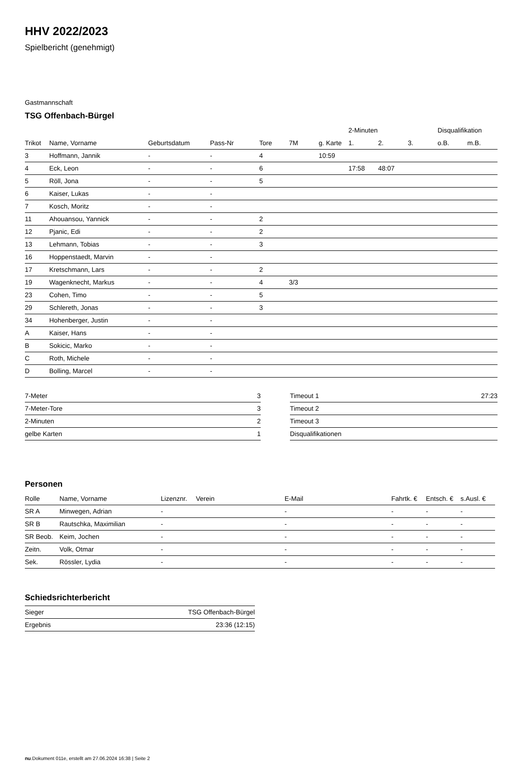HHV 2022/2023
Spielbericht (genehmigt)
Gastmannschaft
TSG Offenbach-Bürgel
| | | | | | | | 2-Minuten | | | Disqualifikation | |
| --- | --- | --- | --- | --- | --- | --- | --- | --- | --- | --- | --- |
| Trikot | Name, Vorname | Geburtsdatum | Pass-Nr | Tore | 7M | g. Karte | 1. | 2. | 3. | o.B. | m.B. |
| 3 | Hoffmann, Jannik | - | - | 4 | | 10:59 | | | | | |
| 4 | Eck, Leon | - | - | 6 | | | 17:58 | 48:07 | | | |
| 5 | Röll, Jona | - | - | 5 | | | | | | | |
| 6 | Kaiser, Lukas | - | - | | | | | | | | |
| 7 | Kosch, Moritz | - | - | | | | | | | | |
| 11 | Ahouansou, Yannick | - | - | 2 | | | | | | | |
| 12 | Pjanic, Edi | - | - | 2 | | | | | | | |
| 13 | Lehmann, Tobias | - | - | 3 | | | | | | | |
| 16 | Hoppenstaedt, Marvin | - | - | | | | | | | | |
| 17 | Kretschmann, Lars | - | - | 2 | | | | | | | |
| 19 | Wagenknecht, Markus | - | - | 4 | 3/3 | | | | | | |
| 23 | Cohen, Timo | - | - | 5 | | | | | | | |
| 29 | Schlereth, Jonas | - | - | 3 | | | | | | | |
| 34 | Hohenberger, Justin | - | - | | | | | | | | |
| A | Kaiser, Hans | - | - | | | | | | | | |
| B | Sokicic, Marko | - | - | | | | | | | | |
| C | Roth, Michele | - | - | | | | | | | | |
| D | Bolling, Marcel | - | - | | | | | | | | |
| 7-Meter | 3 |
| 7-Meter-Tore | 3 |
| 2-Minuten | 2 |
| gelbe Karten | 1 |
| Timeout 1 | 27:23 |
| Timeout 2 | |
| Timeout 3 | |
| Disqualifikationen | |
Personen
| Rolle | Name, Vorname | Lizenznr. | Verein | E-Mail | Fahrtk. € | Entsch. € | s.Ausl. € |
| --- | --- | --- | --- | --- | --- | --- | --- |
| SR A | Minwegen, Adrian | - | | - | - | - | - |
| SR B | Rautschka, Maximilian | - | | - | - | - | - |
| SR Beob. | Keim, Jochen | - | | - | - | - | - |
| Zeitn. | Volk, Otmar | - | | - | - | - | - |
| Sek. | Rössler, Lydia | - | | - | - | - | - |
Schiedsrichterbericht
| Sieger | TSG Offenbach-Bürgel |
| Ergebnis | 23:36 (12:15) |
nu.Dokument 011e, erstellt am 27.06.2024 16:38 | Seite 2